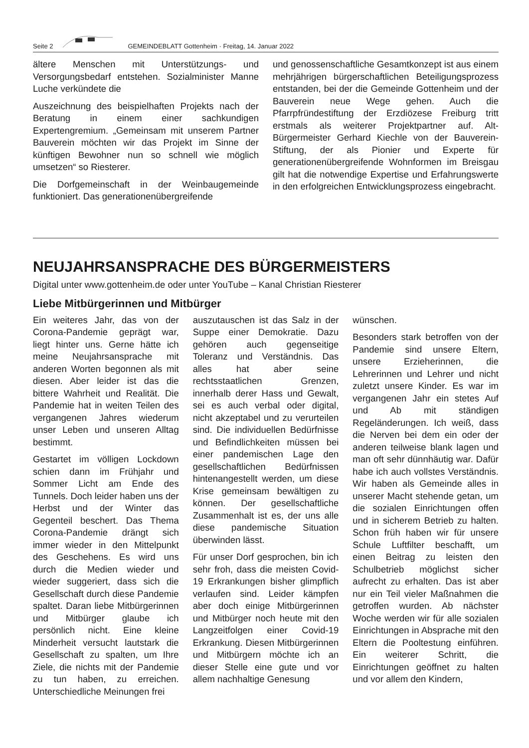Seite 2 GEMEINDEBLATT Gottenheim · Freitag, 14. Januar 2022
ältere Menschen mit Unterstützungs- und Versorgungsbedarf entstehen. Sozialminister Manne Luche verkündete die
Auszeichnung des beispielhaften Projekts nach der Beratung in einem einer sachkundigen Expertengremium. „Gemeinsam mit unserem Partner Bauverein möchten wir das Projekt im Sinne der künftigen Bewohner nun so schnell wie möglich umsetzen“ so Riesterer.
Die Dorfgemeinschaft in der Weinbaugemeinde funktioniert. Das generationenübergreifende
und genossenschaftliche Gesamtkonzept ist aus einem mehrjährigen bürgerschaftlichen Beteiligungsprozess entstanden, bei der die Gemeinde Gottenheim und der Bauverein neue Wege gehen. Auch die Pfarrpfründestiftung der Erzdiözese Freiburg tritt erstmals als weiterer Projektpartner auf. Alt-Bürgermeister Gerhard Kiechle von der Bauverein-Stiftung, der als Pionier und Experte für generationenübergreifende Wohnformen im Breisgau gilt hat die notwendige Expertise und Erfahrungswerte in den erfolgreichen Entwicklungsprozess eingebracht.
NEUJAHRSANSPRACHE DES BÜRGERMEISTERS
Digital unter www.gottenheim.de oder unter YouTube – Kanal Christian Riesterer
Liebe Mitbürgerinnen und Mitbürger
Ein weiteres Jahr, das von der Corona-Pandemie geprägt war, liegt hinter uns. Gerne hätte ich meine Neujahrsansprache mit anderen Worten begonnen als mit diesen. Aber leider ist das die bittere Wahrheit und Realität. Die Pandemie hat in weiten Teilen des vergangenen Jahres wiederum unser Leben und unseren Alltag bestimmt.
Gestartet im völligen Lockdown schien dann im Frühjahr und Sommer Licht am Ende des Tunnels. Doch leider haben uns der Herbst und der Winter das Gegenteil beschert. Das Thema Corona-Pandemie drängt sich immer wieder in den Mittelpunkt des Geschehens. Es wird uns durch die Medien wieder und wieder suggeriert, dass sich die Gesellschaft durch diese Pandemie spaltet. Daran liebe Mitbürgerinnen und Mitbürger glaube ich persönlich nicht. Eine kleine Minderheit versucht lautstark die Gesellschaft zu spalten, um Ihre Ziele, die nichts mit der Pandemie zu tun haben, zu erreichen. Unterschiedliche Meinungen frei
auszutauschen ist das Salz in der Suppe einer Demokratie. Dazu gehören auch gegenseitige Toleranz und Verständnis. Das alles hat aber seine rechtsstaatlichen Grenzen, innerhalb derer Hass und Gewalt, sei es auch verbal oder digital, nicht akzeptabel und zu verurteilen sind. Die individuellen Bedürfnisse und Befindlichkeiten müssen bei einer pandemischen Lage den gesellschaftlichen Bedürfnissen hintenangestellt werden, um diese Krise gemeinsam bewältigen zu können. Der gesellschaftliche Zusammenhalt ist es, der uns alle diese pandemische Situation überwinden lässt.
Für unser Dorf gesprochen, bin ich sehr froh, dass die meisten Covid-19 Erkrankungen bisher glimpflich verlaufen sind. Leider kämpfen aber doch einige Mitbürgerinnen und Mitbürger noch heute mit den Langzeitfolgen einer Covid-19 Erkrankung. Diesen Mitbürgerinnen und Mitbürgern möchte ich an dieser Stelle eine gute und vor allem nachhaltige Genesung
wünschen.
Besonders stark betroffen von der Pandemie sind unsere Eltern, unsere Erzieherinnen, die Lehrerinnen und Lehrer und nicht zuletzt unsere Kinder. Es war im vergangenen Jahr ein stetes Auf und Ab mit ständigen Regeländerungen. Ich weiß, dass die Nerven bei dem ein oder der anderen teilweise blank lagen und man oft sehr dünnhäutig war. Dafür habe ich auch vollstes Verständnis. Wir haben als Gemeinde alles in unserer Macht stehende getan, um die sozialen Einrichtungen offen und in sicherem Betrieb zu halten. Schon früh haben wir für unsere Schule Luftfilter beschafft, um einen Beitrag zu leisten den Schulbetrieb möglichst sicher aufrecht zu erhalten. Das ist aber nur ein Teil vieler Maßnahmen die getroffen wurden. Ab nächster Woche werden wir für alle sozialen Einrichtungen in Absprache mit den Eltern die Pooltestung einführen. Ein weiterer Schritt, die Einrichtungen geöffnet zu halten und vor allem den Kindern,